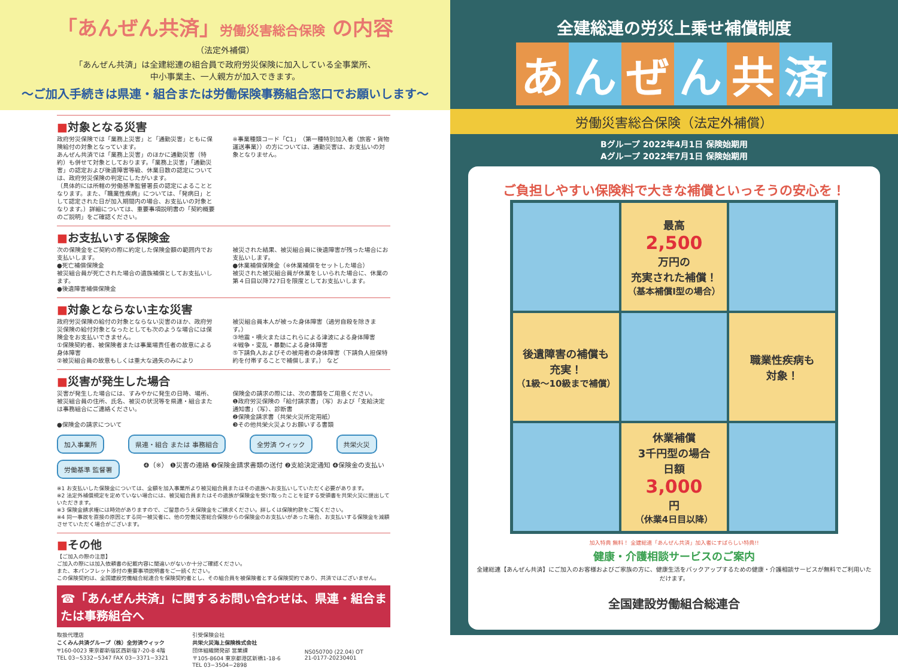「あんぜん共済」労働災害総合保険 の内容
（法定外補償）
「あんぜん共済」は全建総連の組合員で政府労災保険に加入している全事業所、
中小事業主、一人親方が加入できます。
～ご加入手続きは県連・組合または労働保険事務組合窓口でお願いします～
■対象となる災害
政府労災保険では「業務上災害」と「通勤災害」ともに保険給付の対象となっています。
あんぜん共済では「業務上災害」のほかに通勤災害（特約）も併せて対象としております。「業務上災害」「通勤災害」の認定および後遺障害等級、休業日数の認定については、政府労災保険の判定にしたがいます。
（具体的には所轄の労働基準監督署長の認定によることとなります。また、「職業性疾病」については、「発病日」として認定された日が加入期間内の場合、お支払いの対象となります。）詳細については、重要事項説明書の「契約概要のご説明」をご確認ください。
※事業種類コード「C1」（第一種特別加入者（旅客・貨物運送事業））の方については、通勤災害は、お支払いの対象となりません。
■お支払いする保険金
次の保険金をご契約の際に約定した保険金額の範囲内でお支払いします。
●死亡補償保険金
被災組合員が死亡された場合の遺族補償としてお支払いします。
●後遺障害補償保険金
被災された結果、被災組合員に後遺障害が残った場合にお支払いします。
●休業補償保険金（※休業補償をセットした場合）
被災された被災組合員が休業をしいられた場合に、休業の第４日目以降727日を限度としてお支払いします。
■対象とならない主な災害
政府労災保険の給付の対象とならない災害のほか、政府労災保険の給付対象となったとしても次のような場合には保険金をお支払いできません。
①保険契約者、被保険者または事業場責任者の故意による身体障害
②被災組合員の故意もしくは重大な過失のみにより
被災組合員本人が被った身体障害（過労自殺を除きます。）
③地震・噴火またはこれらによる津波による身体障害
④戦争・変乱・暴動による身体障害
⑤下請負人およびその被用者の身体障害（下請負人担保特約を付帯することで補償します。） など
■災害が発生した場合
災害が発生した場合には、すみやかに発生の日時、場所、被災組合員の住所、氏名、被災の状況等を県連・組合または事務組合にご連絡ください。
●保険金の請求について
保険金の請求の際には、次の書類をご用意ください。
❶政府労災保険の「給付請求書」（写）および「支給決定通知書」（写）、診断書
❷保険金請求書（共栄火災所定用紙）
❸その他共栄火災よりお願いする書類
加入事業所 県連・組合 または 事務組合 全労済 ウィック 共栄火災
労働基準 監督署
❹（※） ❶災害の連絡 ❸保険金請求書類の送付 ❷支給決定通知 ❹保険金の支払い
※1 お支払いした保険金については、全額を加入事業所より被災組合員またはその遺族へお支払いしていただく必要があります。
※2 法定外補償規定を定めていない場合には、被災組合員またはその遺族が保険金を受け取ったことを証する受領書を共栄火災に提出していただきます。
※3 保険金請求権には時効がありますので、ご留意のうえ保険金をご請求ください。詳しくは保険約款をご覧ください。
※4 同一事故を直接の原因とする同一被災者に、他の労働災害総合保険からの保険金のお支払いがあった場合、お支払いする保険金を減額させていただく場合がございます。
■その他
【ご加入の際の注意】
ご加入の際には加入依頼書の記載内容に間違いがないか十分ご確認ください。
また、本パンフレット添付の重要事項説明書をご一読ください。
この保険契約は、全国建設労働組合総連合を保険契約者とし、その組合員を被保険者とする保険契約であり、共済ではございません。
☎「あんぜん共済」に関するお問い合わせは、県連・組合または事務組合へ
取扱代理店
こくみん共済グループ（株）全労済ウィック
〒160-0023 東京都新宿区西新宿7-20-8 4階
TEL 03−5332−5347 FAX 03−3371−3321
引受保険会社
共栄火災海上保険株式会社
団体組織開発部 営業課
〒105-8604 東京都港区新橋1-18-6
TEL 03−3504−2898
NS050700 (22.04) OT
21-0177-20230401
全建総連の労災上乗せ補償制度
あんぜん共済
労働災害総合保険（法定外補償）
Bグループ 2022年4月1日 保険始期用
Aグループ 2022年7月1日 保険始期用
ご負担しやすい保険料で大きな補償といっそうの安心を！
最高
2,500
万円の
充実された補償！
（基本補償Ⅰ型の場合）
後遺障害の補償も
充実！
（1級～10級まで補償）
職業性疾病も
対象！
休業補償
3千円型の場合
日額
3,000
円
（休業4日目以降）
加入特典 無料！ 全建総連「あんぜん共済」加入者にすばらしい特典!!
健康・介護相談サービスのご案内
全建総連【あんぜん共済】にご加入のお客様およびご家族の方に、健康生活をバックアップするための健康・介護相談サービスが無料でご利用いただけます。
全国建設労働組合総連合